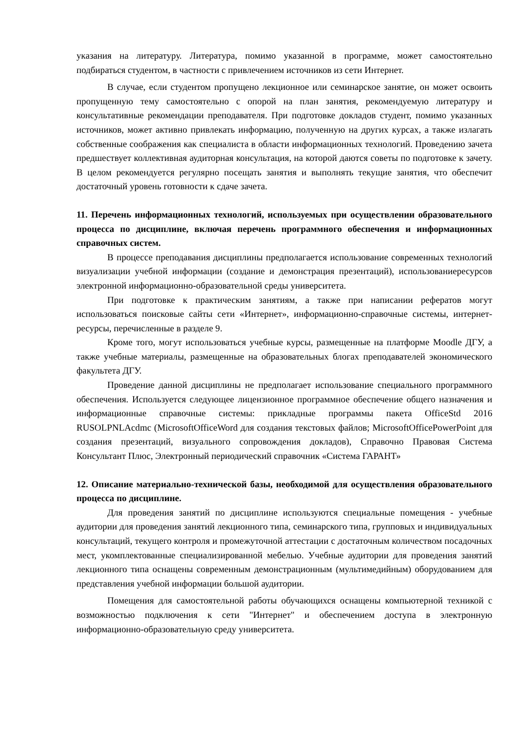указания на литературу. Литература, помимо указанной в программе, может самостоятельно подбираться студентом, в частности с привлечением источников из сети Интернет.
В случае, если студентом пропущено лекционное или семинарское занятие, он может освоить пропущенную тему самостоятельно с опорой на план занятия, рекомендуемую литературу и консультативные рекомендации преподавателя. При подготовке докладов студент, помимо указанных источников, может активно привлекать информацию, полученную на других курсах, а также излагать собственные соображения как специалиста в области информационных технологий. Проведению зачета предшествует коллективная аудиторная консультация, на которой даются советы по подготовке к зачету. В целом рекомендуется регулярно посещать занятия и выполнять текущие занятия, что обеспечит достаточный уровень готовности к сдаче зачета.
11. Перечень информационных технологий, используемых при осуществлении образовательного процесса по дисциплине, включая перечень программного обеспечения и информационных справочных систем.
В процессе преподавания дисциплины предполагается использование современных технологий визуализации учебной информации (создание и демонстрация презентаций), использованиересурсов электронной информационно-образовательной среды университета.
При подготовке к практическим занятиям, а также при написании рефератов могут использоваться поисковые сайты сети «Интернет», информационно-справочные системы, интернет-ресурсы, перечисленные в разделе 9.
Кроме того, могут использоваться учебные курсы, размещенные на платформе Moodle ДГУ, а также учебные материалы, размещенные на образовательных блогах преподавателей экономического факультета ДГУ.
Проведение данной дисциплины не предполагает использование специального программного обеспечения. Используется следующее лицензионное программное обеспечение общего назначения и информационные справочные системы: прикладные программы пакета OfficeStd 2016 RUSOLPNLAcdmc (MicrosoftOfficeWord для создания текстовых файлов; MicrosoftOfficePowerPoint для создания презентаций, визуального сопровождения докладов), Справочно Правовая Система Консультант Плюс, Электронный периодический справочник «Система ГАРАНТ»
12. Описание материально-технической базы, необходимой для осуществления образовательного процесса по дисциплине.
Для проведения занятий по дисциплине используются специальные помещения - учебные аудитории для проведения занятий лекционного типа, семинарского типа, групповых и индивидуальных консультаций, текущего контроля и промежуточной аттестации с достаточным количеством посадочных мест, укомплектованные специализированной мебелью. Учебные аудитории для проведения занятий лекционного типа оснащены современным демонстрационным (мультимедийным) оборудованием для представления учебной информации большой аудитории.
Помещения для самостоятельной работы обучающихся оснащены компьютерной техникой с возможностью подключения к сети "Интернет" и обеспечением доступа в электронную информационно-образовательную среду университета.